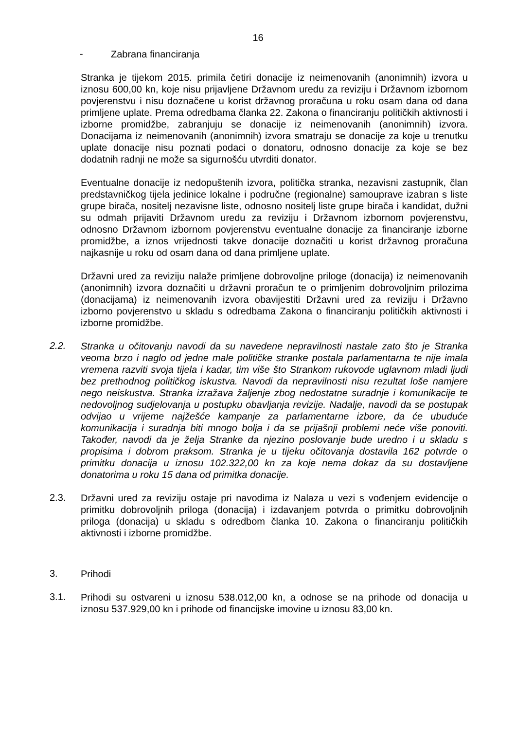16
-
Zabrana financiranja
Stranka je tijekom 2015. primila četiri donacije iz neimenovanih (anonimnih) izvora u iznosu 600,00 kn, koje nisu prijavljene Državnom uredu za reviziju i Državnom izbornom povjerenstvu i nisu doznačene u korist državnog proračuna u roku osam dana od dana primljene uplate. Prema odredbama članka 22. Zakona o financiranju političkih aktivnosti i izborne promidžbe, zabranjuju se donacije iz neimenovanih (anonimnih) izvora. Donacijama iz neimenovanih (anonimnih) izvora smatraju se donacije za koje u trenutku uplate donacije nisu poznati podaci o donatoru, odnosno donacije za koje se bez dodatnih radnji ne može sa sigurnošću utvrditi donator.
Eventualne donacije iz nedopuštenih izvora, politička stranka, nezavisni zastupnik, član predstavničkog tijela jedinice lokalne i područne (regionalne) samouprave izabran s liste grupe birača, nositelj nezavisne liste, odnosno nositelj liste grupe birača i kandidat, dužni su odmah prijaviti Državnom uredu za reviziju i Državnom izbornom povjerenstvu, odnosno Državnom izbornom povjerenstvu eventualne donacije za financiranje izborne promidžbe, a iznos vrijednosti takve donacije doznačiti u korist državnog proračuna najkasnije u roku od osam dana od dana primljene uplate.
Državni ured za reviziju nalaže primljene dobrovoljne priloge (donacija) iz neimenovanih (anonimnih) izvora doznačiti u državni proračun te o primljenim dobrovoljnim prilozima (donacijama) iz neimenovanih izvora obavijestiti Državni ured za reviziju i Državno izborno povjerenstvo u skladu s odredbama Zakona o financiranju političkih aktivnosti i izborne promidžbe.
2.2.
Stranka u očitovanju navodi da su navedene nepravilnosti nastale zato što je Stranka veoma brzo i naglo od jedne male političke stranke postala parlamentarna te nije imala vremena razviti svoja tijela i kadar, tim više što Strankom rukovode uglavnom mladi ljudi bez prethodnog političkog iskustva. Navodi da nepravilnosti nisu rezultat loše namjere nego neiskustva. Stranka izražava žaljenje zbog nedostatne suradnje i komunikacije te nedovoljnog sudjelovanja u postupku obavljanja revizije. Nadalje, navodi da se postupak odvijao u vrijeme najžešće kampanje za parlamentarne izbore, da će ubuduće komunikacija i suradnja biti mnogo bolja i da se prijašnji problemi neće više ponoviti. Također, navodi da je želja Stranke da njezino poslovanje bude uredno i u skladu s propisima i dobrom praksom. Stranka je u tijeku očitovanja dostavila 162 potvrde o primitku donacija u iznosu 102.322,00 kn za koje nema dokaz da su dostavljene donatorima u roku 15 dana od primitka donacije.
2.3.
Državni ured za reviziju ostaje pri navodima iz Nalaza u vezi s vođenjem evidencije o primitku dobrovoljnih priloga (donacija) i izdavanjem potvrda o primitku dobrovoljnih priloga (donacija) u skladu s odredbom članka 10. Zakona o financiranju političkih aktivnosti i izborne promidžbe.
3.
Prihodi
3.1.
Prihodi su ostvareni u iznosu 538.012,00 kn, a odnose se na prihode od donacija u iznosu 537.929,00 kn i prihode od financijske imovine u iznosu 83,00 kn.